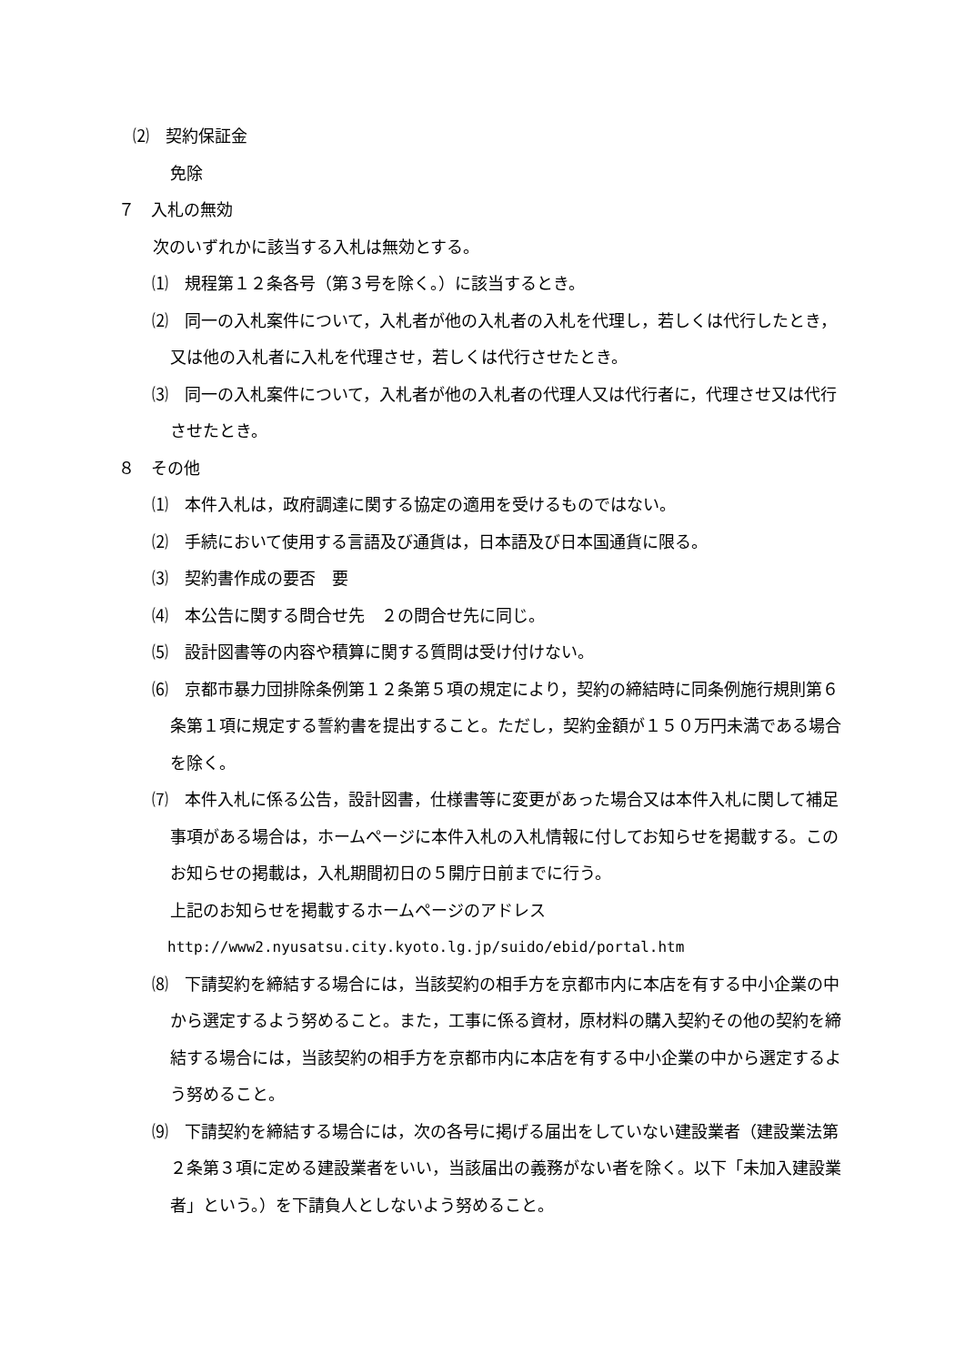⑵　契約保証金
免除
７　入札の無効
次のいずれかに該当する入札は無効とする。
⑴　規程第１２条各号（第３号を除く。）に該当するとき。
⑵　同一の入札案件について，入札者が他の入札者の入札を代理し，若しくは代行したとき，又は他の入札者に入札を代理させ，若しくは代行させたとき。
⑶　同一の入札案件について，入札者が他の入札者の代理人又は代行者に，代理させ又は代行させたとき。
８　その他
⑴　本件入札は，政府調達に関する協定の適用を受けるものではない。
⑵　手続において使用する言語及び通貨は，日本語及び日本国通貨に限る。
⑶　契約書作成の要否　要
⑷　本公告に関する問合せ先　２の問合せ先に同じ。
⑸　設計図書等の内容や積算に関する質問は受け付けない。
⑹　京都市暴力団排除条例第１２条第５項の規定により，契約の締結時に同条例施行規則第６条第１項に規定する誓約書を提出すること。ただし，契約金額が１５０万円未満である場合を除く。
⑺　本件入札に係る公告，設計図書，仕様書等に変更があった場合又は本件入札に関して補足事項がある場合は，ホームページに本件入札の入札情報に付してお知らせを掲載する。このお知らせの掲載は，入札期間初日の５開庁日前までに行う。
上記のお知らせを掲載するホームページのアドレス
http://www2.nyusatsu.city.kyoto.lg.jp/suido/ebid/portal.htm
⑻　下請契約を締結する場合には，当該契約の相手方を京都市内に本店を有する中小企業の中から選定するよう努めること。また，工事に係る資材，原材料の購入契約その他の契約を締結する場合には，当該契約の相手方を京都市内に本店を有する中小企業の中から選定するよう努めること。
⑼　下請契約を締結する場合には，次の各号に掲げる届出をしていない建設業者（建設業法第２条第３項に定める建設業者をいい，当該届出の義務がない者を除く。以下「未加入建設業者」という。）を下請負人としないよう努めること。